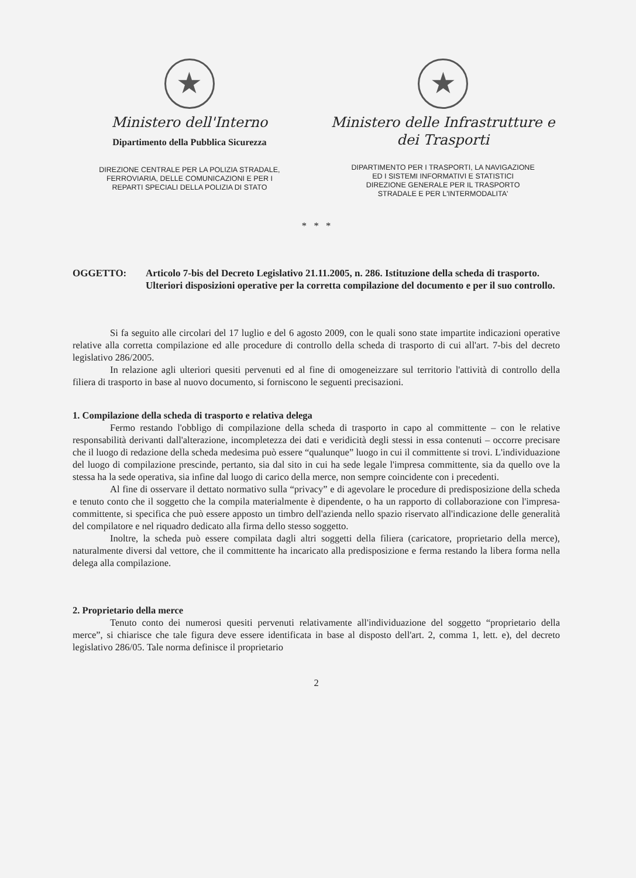★
Ministero dell'Interno
Dipartimento della Pubblica Sicurezza
DIREZIONE CENTRALE PER LA POLIZIA STRADALE,
FERROVIARIA, DELLE COMUNICAZIONI E PER I
REPARTI SPECIALI DELLA POLIZIA DI STATO
★
Ministero delle Infrastrutture e
dei Trasporti
DIPARTIMENTO PER I TRASPORTI, LA NAVIGAZIONE
ED I SISTEMI INFORMATIVI E STATISTICI
DIREZIONE GENERALE PER IL TRASPORTO
STRADALE E PER L'INTERMODALITA'
* * *
OGGETTO: Articolo 7-bis del Decreto Legislativo 21.11.2005, n. 286. Istituzione della scheda di trasporto.
Ulteriori disposizioni operative per la corretta compilazione del documento e per il suo controllo.
Si fa seguito alle circolari del 17 luglio e del 6 agosto 2009, con le quali sono state impartite indicazioni operative relative alla corretta compilazione ed alle procedure di controllo della scheda di trasporto di cui all'art. 7-bis del decreto legislativo 286/2005.
In relazione agli ulteriori quesiti pervenuti ed al fine di omogeneizzare sul territorio l'attività di controllo della filiera di trasporto in base al nuovo documento, si forniscono le seguenti precisazioni.
1. Compilazione della scheda di trasporto e relativa delega
Fermo restando l'obbligo di compilazione della scheda di trasporto in capo al committente – con le relative responsabilità derivanti dall'alterazione, incompletezza dei dati e veridicità degli stessi in essa contenuti – occorre precisare che il luogo di redazione della scheda medesima può essere “qualunque” luogo in cui il committente si trovi. L'individuazione del luogo di compilazione prescinde, pertanto, sia dal sito in cui ha sede legale l'impresa committente, sia da quello ove la stessa ha la sede operativa, sia infine dal luogo di carico della merce, non sempre coincidente con i precedenti.
Al fine di osservare il dettato normativo sulla “privacy” e di agevolare le procedure di predisposizione della scheda e tenuto conto che il soggetto che la compila materialmente è dipendente, o ha un rapporto di collaborazione con l'impresa-committente, si specifica che può essere apposto un timbro dell'azienda nello spazio riservato all'indicazione delle generalità del compilatore e nel riquadro dedicato alla firma dello stesso soggetto.
Inoltre, la scheda può essere compilata dagli altri soggetti della filiera (caricatore, proprietario della merce), naturalmente diversi dal vettore, che il committente ha incaricato alla predisposizione e ferma restando la libera forma nella delega alla compilazione.
2. Proprietario della merce
Tenuto conto dei numerosi quesiti pervenuti relativamente all'individuazione del soggetto “proprietario della merce”, si chiarisce che tale figura deve essere identificata in base al disposto dell'art. 2, comma 1, lett. e), del decreto legislativo 286/05. Tale norma definisce il proprietario
2